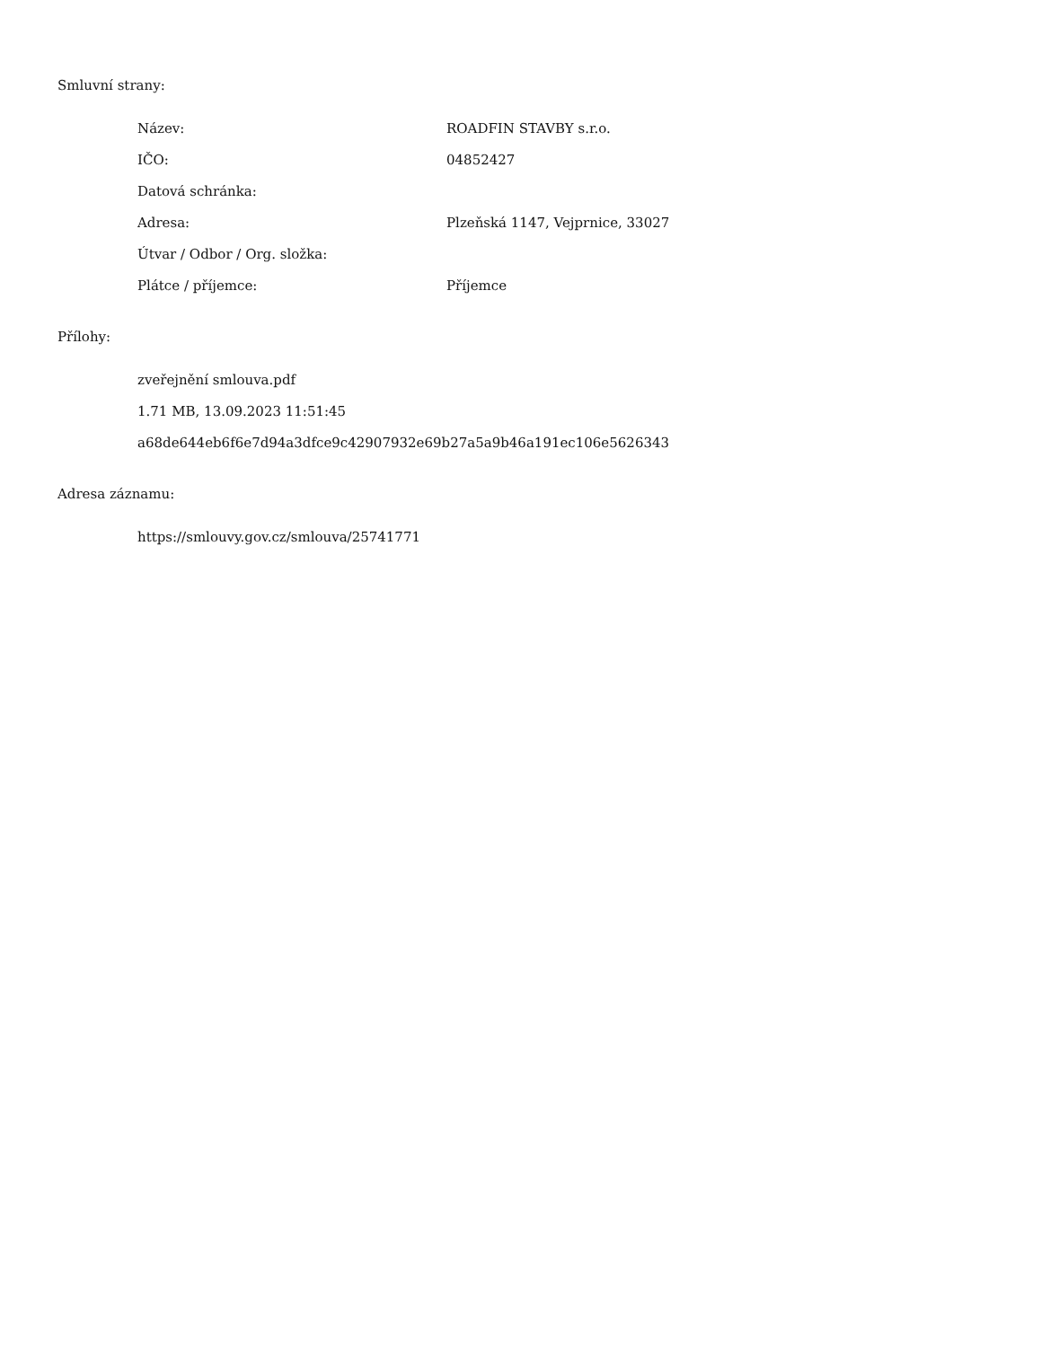Smluvní strany:
| Název: | ROADFIN STAVBY s.r.o. |
| IČO: | 04852427 |
| Datová schránka: | |
| Adresa: | Plzeňská 1147, Vejprnice, 33027 |
| Útvar / Odbor / Org. složka: | |
| Plátce / příjemce: | Příjemce |
Přílohy:
zveřejnění smlouva.pdf
1.71 MB, 13.09.2023 11:51:45
a68de644eb6f6e7d94a3dfce9c42907932e69b27a5a9b46a191ec106e5626343
Adresa záznamu:
https://smlouvy.gov.cz/smlouva/25741771